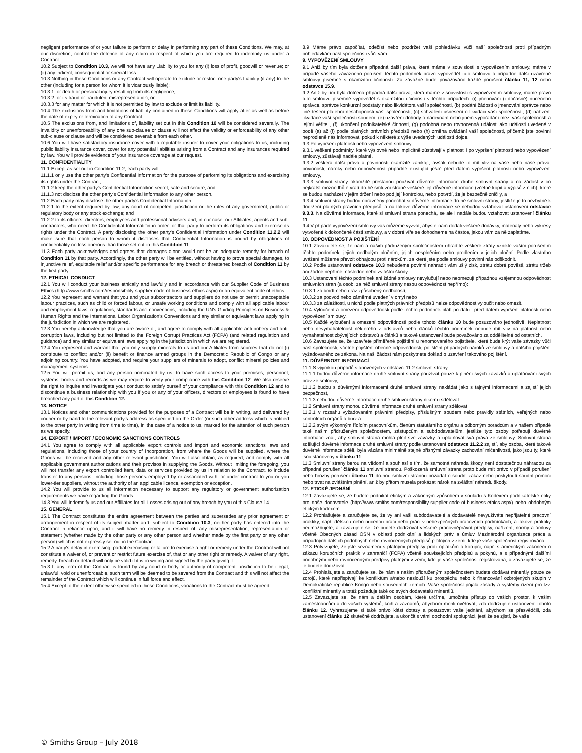negligent performance of or your failure to perform or delay in performing any part of these Conditions. We may, at our discretion, control the defence of any claim in respect of which you are required to indemnify us under a Contract.
10.2 Subject to Condition 10.3, we will not have any Liability to you for any (i) loss of profit, goodwill or revenue; or (ii) any indirect, consequential or special loss.
10.3 Nothing in these Conditions or any Contract will operate to exclude or restrict one party's Liability (if any) to the other (including for a person for whom it is vicariously liable):
10.3.1 for death or personal injury resulting from its negligence;
10.3.2 for its fraud or fraudulent misrepresentation; or
10.3.3 for any matter for which it is not permitted by law to exclude or limit its liability.
10.4 The exclusions from and limitations of liability contained in these Conditions will apply after as well as before the date of expiry or termination of any Contract.
10.5 The exclusions from, and limitations of, liability set out in this Condition 10 will be considered severally. The invalidity or unenforceability of any one sub-clause or clause will not affect the validity or enforceability of any other sub-clause or clause and will be considered severable from each other.
10.6 You will have satisfactory insurance cover with a reputable insurer to cover your obligations to us, including public liability insurance cover, cover for any potential liabilities arising from a Contract and any insurances required by law. You will provide evidence of your insurance coverage at our request.
11. CONFIDENTIALITY
11.1 Except as set out in Condition 11.2, each party will:
11.1.1 only use the other party's Confidential Information for the purpose of performing its obligations and exercising its rights under the Contract;
11.1.2 keep the other party's Confidential Information secret, safe and secure; and
11.1.3 not disclose the other party's Confidential Information to any other person.
11.2 Each party may disclose the other party's Confidential Information:
11.2.1 to the extent required by law, any court of competent jurisdiction or the rules of any government, public or regulatory body or any stock exchange; and
11.2.2 to its officers, directors, employees and professional advisers and, in our case, our Affiliates, agents and sub-contractors, who need the Confidential Information in order for that party to perform its obligations and exercise its rights under the Contract. A party disclosing the other party's Confidential Information under Condition 11.2.2 will make sure that each person to whom it discloses that Confidential Information is bound by obligations of confidentiality no less onerous than those set out in this Condition 11.
11.3 Each party acknowledges and agrees that damages alone would not be an adequate remedy for breach of Condition 11 by that party. Accordingly, the other party will be entitled, without having to prove special damages, to injunctive relief, equitable relief and/or specific performance for any breach or threatened breach of Condition 11 by the first party.
12. ETHICAL CONDUCT
12.1 You will conduct your business ethically and lawfully and in accordance with our Supplier Code of Business Ethics (http://www.smiths.com/responsibility-supplier-code-of-business-ethics.aspx) or an equivalent code of ethics.
12.2 You represent and warrant that you and your subcontractors and suppliers do not use or permit unacceptable labour practices, such as child or forced labour, or unsafe working conditions and comply with all applicable labour and employment laws, regulations, standards and conventions, including the UN's Guiding Principles on Business & Human Rights and the International Labor Organization's Conventions and any similar or equivalent laws applying in the jurisdiction in which we are registered.
12.3 You hereby acknowledge that you are aware of, and agree to comply with all applicable anti-bribery and anti-corruption laws, including but not limited to the Foreign Corrupt Practices Act (FCPA) (and related regulation and guidance) and any similar or equivalent laws applying in the jurisdiction in which we are registered.
12.4 You represent and warrant that you only supply minerals to us and our Affiliates from sources that do not (i) contribute to conflict; and/or (ii) benefit or finance armed groups in the Democratic Republic of Congo or any adjoining country. You have adopted, and require your suppliers of minerals to adopt, conflict mineral policies and management systems.
12.5 You will permit us, and any person nominated by us, to have such access to your premises, personnel, systems, books and records as we may require to verify your compliance with this Condition 12. We also reserve the right to inquire and investigate your conduct to satisfy ourself of your compliance with this Condition 12 and to discontinue a business relationship with you if you or any of your officers, directors or employees is found to have breached any part of this Condition 12.
13. NOTICE
13.1 Notices and other communications provided for the purposes of a Contract will be in writing, and delivered by courier or by hand to the relevant party's address as specified on the Order (or such other address which is notified to the other party in writing from time to time), in the case of a notice to us, marked for the attention of such person as we specify.
14. EXPORT / IMPORT / ECONOMIC SANCTIONS CONTROLS
14.1 You agree to comply with all applicable export controls and import and economic sanctions laws and regulations, including those of your country of incorporation, from where the Goods will be supplied, where the Goods will be received and any other relevant jurisdiction. You will also obtain, as required, and comply with all applicable government authorizations and their provisos in supplying the Goods. Without limiting the foregoing, you will not transfer any export controlled item, data or services provided by us in relation to the Contract, to include transfer to any persons, including those persons employed by or associated with, or under contract to you or you lower-tier suppliers, without the authority of an applicable licence, exemption or exception.
14.2 You will provide to us all information necessary to support any regulatory or government authorization requirements we have regarding the Goods.
14.3 You will indemnify us and our Affiliates for all Losses arising out of any breach by you of this Clause 14.
15. GENERAL
15.1 The Contract constitutes the entire agreement between the parties and supersedes any prior agreement or arrangement in respect of its subject matter and, subject to Condition 10.3, neither party has entered into the Contract in reliance upon, and it will have no remedy in respect of, any misrepresentation, representation or statement (whether made by the other party or any other person and whether made by the first party or any other person) which is not expressly set out in the Contract.
15.2 A party's delay in exercising, partial exercising or failure to exercise a right or remedy under the Contract will not constitute a waiver of, or prevent or restrict future exercise of, that or any other right or remedy. A waiver of any right, remedy, breach or default will only be valid if it is in writing and signed by the party giving it.
15.3 If any term of the Contract is found by any court or body or authority of competent jurisdiction to be illegal, unlawful, void or unenforceable, such term will be deemed to be severed from the Contract and this will not affect the remainder of the Contract which will continue in full force and effect.
15.4 Except to the extent otherwise specified in these Conditions, variations to the Contract must be agreed
8.9 Máme právo započítat, odečíst nebo pozdržet vaši pohledávku vůči naší společnosti proti případným pohledávkám naší společnosti vůči vám.
9. VYPOVĚZENÍ SMLOUVY
9.1 Aniž by tím byla dotčena případná další práva, která máme v souvislosti s vypovězením smlouvy, máme v případě vašeho závažného porušení těchto podmínek právo vypovědět tuto smlouvu a případné další uzavřené smlouvy písemně s okamžitou účinností. Za závažné bude považováno každé porušení článku 11, 12 nebo odstavce 15.9.
9.2 Aniž by tím byla dotčena případná další práva, která máme v souvislosti s vypovězením smlouvy, máme právo tuto smlouvu písemně vypovědět s okamžitou účinností v těchto případech: (i) jmenování (i dočasné) nuceného správce, správce konkurzní podstaty nebo likvidátora vaší společnosti, (b) podání žádosti o jmenování správce nebo jiné řešení platební neschopnosti vaší společnosti, (c) schválení usnesení o likvidaci vaší společnosti, (d) nařízení likvidace vaší společnosti soudem, (e) uzavření dohody o narovnání nebo jiném vypořádání mezi vaší společností a jejími věřiteli, (f) ukončení podnikatelské činnosti, (g) podobná nebo rovnocenná událost jako události uvedené v bodě (a) až (f) podle platných právních předpisů nebo (h) změna ovládání vaší společnosti, přičemž jste povinni neprodleně nás informovat, pokud k některé z výše uvedených událostí dojde.
9.3 Po vypršení platnosti nebo vypovězení smlouvy:
9.3.1 veškeré podmínky, které výslovně nebo implicitně zůstávají v platnosti i po vypršení platnosti nebo vypovězení smlouvy, zůstávají nadále platné,
9.3.2 veškerá další práva a povinnosti okamžitě zanikají, avšak nebude to mít vliv na vaše nebo naše práva, povinnosti, nároky nebo odpovědnost případně existující ještě před datem vypršení platnosti nebo vypovězení smlouvy,
9.3.3 smluvní strany okamžitě přestanou používat důvěrné informace druhé smluvní strany a na žádost v co nejkratší možné lhůtě vrátí druhé smluvní straně veškeré její důvěrné informace (včetně kopií a výpisů z nich), které se budou nacházet v jejím držení nebo pod její kontrolou, nebo potvrdí, že je bezpečně zničily, a
9.3.4 smluvní strany budou oprávněny ponechat si důvěrné informace druhé smluvní strany, jestliže je to nezbytné k dodržení platných právních předpisů, a na takové důvěrné informace se nebudou vztahovat ustanovení odstavce 9.3.3. Na důvěrné informace, které si smluvní strana ponechá, se ale i nadále budou vztahovat ustanovení článku 11 .
9.4 V případě vypovězení smlouvy vás můžeme vyzvat, abyste nám dodali veškeré dodávky, materiály nebo výkresy vytvořené k dokončené části smlouvy, a v dobré víře se dohodneme na částce, jakou vám za ně zaplatíme.
10. ODPOVĚDNOST A POJIŠTĚNÍ
10.1 Zavazujete se, že nám a našim přidruženým společnostem uhradíte veškeré ztráty vzniklé vaším porušením těchto podmínek, jejich nedbalým plněním, jejich nesplněním nebo prodlením v jejich plnění. Podle vlastního uvážení můžeme převzít obhajobu proti nárokům, za které jste podle smlouvy povinni nás odškodnit.
10.2 Podle ustanovení odstavce 10.3 nebudeme povinni nahradit vám ušlý zisk, ztrátu dobré pověsti, ztrátu tržeb ani žádné nepřímé, následné nebo zvláštní škody.
10.3 Ustanovení těchto podmínek ani žádné smlouvy nevylučují nebo neomezují případnou vzájemnou odpovědnost smluvních stran (a osob, za něž smluvní strany nesou odpovědnost nepřímo):
10.3.1 za úmrtí nebo úraz způsobený nedbalostí,
10.3.2 za podvod nebo záměrné uvedení v omyl nebo
10.3.3 za záležitosti, u nichž podle platných právních předpisů nelze odpovědnost vyloučit nebo omezit.
10.4 Vyloučení a omezení odpovědnosti podle těchto podmínek platí po datu i před datem vypršení platnosti nebo vypovězení smlouvy.
10.5 Každé vyloučení a omezení odpovědnosti podle tohoto článku 10 bude posuzováno jednotlivě. Neplatnost nebo nevymahatelnost některého z odstavců nebo článků těchto podmínek nebude mít vliv na platnost nebo vymahatelnost zbývajících odstavců a článků a takové ustanovení bude považováno za oddělitelné od ostatních.
10.6 Zavazujete se, že uzavřete přiměřené pojištění u renomovaného pojistitele, které bude krýt vaše závazky vůči naší společnosti, včetně pojištění obecné odpovědnosti, pojištění případných nároků ze smlouvy a dalšího pojištění vyžadovaného ze zákona. Na naši žádost nám poskytnete doklad o uzavření takového pojištění.
11. DŮVĚRNOST INFORMACÍ
11.1 S výjimkou případů stanovených v odstavci 11.2 smluvní strany:
11.1.1 budou důvěrné informace druhé smluvní strany používat pouze k plnění svých závazků a uplatňování svých práv ze smlouvy,
11.1.2 budou s důvěrnými informacemi druhé smluvní strany nakládat jako s tajnými informacemi a zajistí jejich bezpečnost,
11.1.3 nebudou důvěrné informace druhé smluvní strany nikomu sdělovat.
11.2 Smluvní strany mohou důvěrné informace druhé smluvní strany sdělovat
11.2.1 v rozsahu vyžadovaném právními předpisy, příslušným soudem nebo pravidly státních, veřejných nebo kontrolních orgánů a burz a
11.2.2 svým výkonným řídícím pracovníkům, členům statutárního orgánu a odborným poradcům a v našem případě také našim přidruženým společnostem, zástupcům a subdodavatelům, jestliže tyto osoby potřebují důvěrné informace znát, aby smluvní strana mohla plnit své závazky a uplatňovat svá práva ze smlouvy. Smluvní strana sdělující důvěrné informace druhé smluvní strany podle ustanovení odstavce 11.2.2 zajistí, aby osoba, které takové důvěrné informace sdělí, byla vázána minimálně stejně přísnými závazky zachování mlčenlivosti, jako jsou ty, které jsou stanoveny v článku 11.
11.3 Smluvní strany berou na vědomí a souhlasí s tím, že samotná náhrada škody není dostatečnou náhradou za případné porušení článku 11 smluvní stranou. Poškozená smluvní strana proto bude mít právo v případě porušení nebo hrozby porušení článku 11 druhou smluvní stranou požádat o soudní zákaz nebo poskytnutí soudní pomoci nebo trvat na zvláštním plnění, aniž by přitom musela prokázat nárok na zvláštní náhradu škody.
12. ETICKÉ JEDNÁNÍ
12.1 Zavazujete se, že budete podnikat etickým a zákonným způsobem v souladu s Kodexem podnikatelské etiky pro naše dodavatele (http://www.smiths.com/responsibility-supplier-code-of-business-ethics.aspx) nebo obdobným etickým kodexem.
12.2 Prohlašujete a zaručujete se, že vy ani vaši subdodavatelé a dodavatelé nevyužíváte nepřijatelné pracovní praktiky, např. dětskou nebo nucenou práci nebo práci v nebezpečných pracovních podmínkách, a takové praktiky neumožňujete, a zavazujete se, že budete dodržovat veškeré pracovněprávní předpisy, nařízení, normy a úmluvy včetně Obecných zásad OSN v oblasti podnikání a lidských práv a úmluv Mezinárodní organizace práce a případných dalších podobných nebo rovnocenných předpisů platných v zemi, kde je vaše společnost registrována.
12.3 Potvrzujete, že jste seznámeni s platnými předpisy proti úplatkům a korupci, např. s americkým zákonem o zákazu korupčních praktik v zahraničí (FCPA) včetně souvisejících předpisů a pokynů, a s případnými dalšími podobnými nebo rovnocennými předpisy platnými v zemi, kde je vaše společnost registrována, a zavazujete se, že je budete dodržovat.
12.4 Prohlašujete a zaručujete se, že nám a našim přidruženým společnostem budete dodávat minerály pouze ze zdrojů, které nepřispívají ke konfliktům a/nebo neslouží ku prospěchu nebo k financování ozbrojených skupin v Demokratické republice Kongo nebo sousedních zemích. Vaše společnost přijala zásady a systémy řízení pro tzv. konfliktní minerály a totéž požaduje také od svých dodavatelů minerálů.
12.5 Zavazujete se, že nám a dalším osobám, které určíme, umožníte přístup do vašich prostor, k vašim zaměstnancům a do vašich systémů, knih a záznamů, abychom mohli ověřovat, zda dodržujete ustanovení tohoto článku 12. Vyhrazujeme si také právo klást dotazy a posuzovat vaše jednání, abychom se přesvědčili, zda ustanovení článku 12 skutečně dodržujete, a ukončit s vámi obchodní spolupráci, jestliže se zjistí, že vaše
© Smiths Group – July 2018